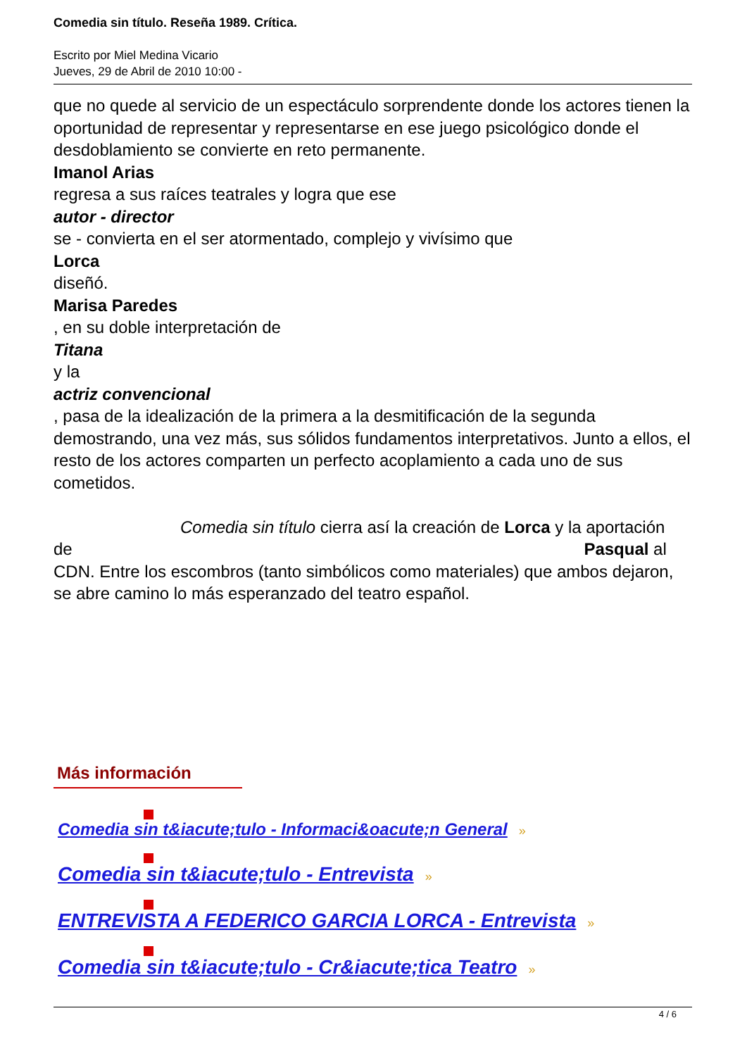Comedia sin título. Reseña 1989. Crítica.
Escrito por Miel Medina Vicario
Jueves, 29 de Abril de 2010 10:00 -
que no quede al servicio de un espectáculo sorprendente donde los actores tienen la oportunidad de representar y representarse en ese juego psicológico donde el desdoblamiento se convierte en reto permanente.
Imanol Arias
regresa a sus raíces teatrales y logra que ese
autor - director
se - convierta en el ser atormentado, complejo y vivísimo que
Lorca
diseñó.
Marisa Paredes
, en su doble interpretación de
Titana
y la
actriz convencional
, pasa de la idealización de la primera a la desmitificación de la segunda demostrando, una vez más, sus sólidos fundamentos interpretativos. Junto a ellos, el resto de los actores comparten un perfecto acoplamiento a cada uno de sus cometidos.
Comedia sin título cierra así la creación de Lorca y la aportación
de Pasqual al
CDN. Entre los escombros (tanto simbólicos como materiales) que ambos dejaron, se abre camino lo más esperanzado del teatro español.
Más información
Comedia sin t&iacute;tulo - Informaci&oacute;n General »
Comedia sin t&iacute;tulo - Entrevista »
ENTREVISTA A FEDERICO GARCIA LORCA - Entrevista »
Comedia sin t&iacute;tulo - Cr&iacute;tica Teatro »
4 / 6